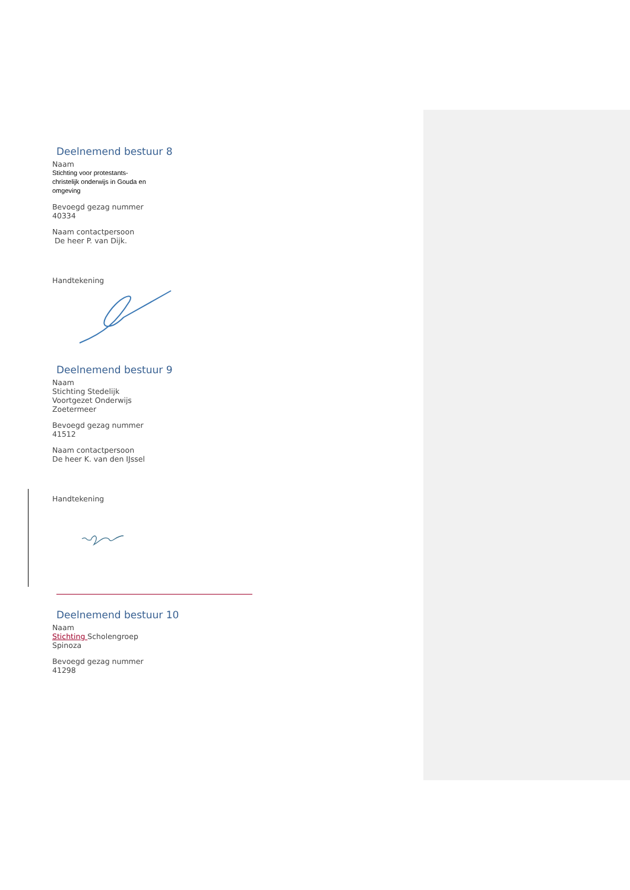Deelnemend bestuur 8
Naam
Stichting voor protestants-
christelijk onderwijs in Gouda en
omgeving
Bevoegd gezag nummer
40334
Naam contactpersoon
De heer P. van Dijk.
Handtekening
Deelnemend bestuur 9
Naam
Stichting Stedelijk
Voortgezet Onderwijs
Zoetermeer
Bevoegd gezag nummer
41512
Naam contactpersoon
De heer K. van den IJssel
Handtekening
Deelnemend bestuur 10
Naam
Stichting Scholengroep
Spinoza
Bevoegd gezag nummer
41298